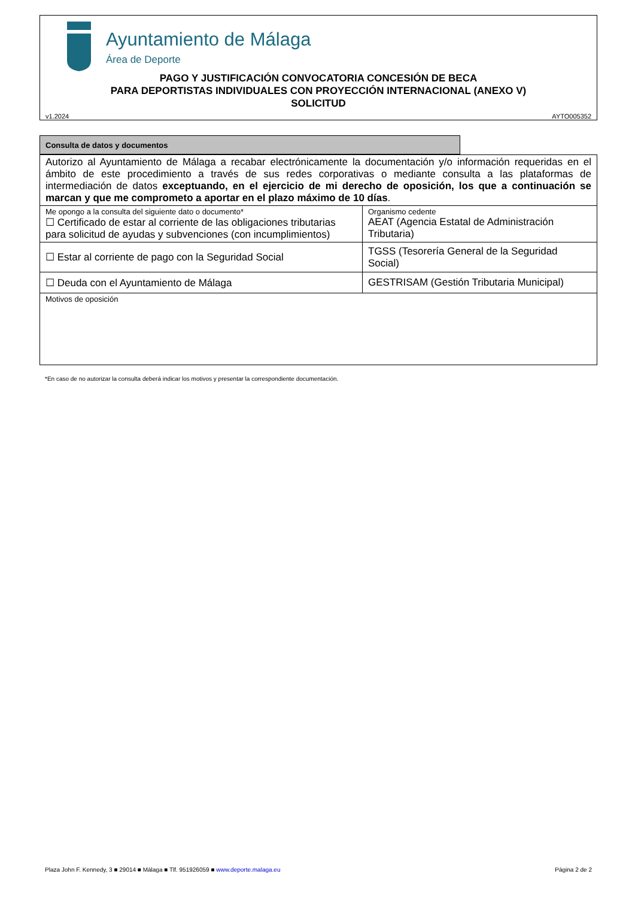Ayuntamiento de Málaga
Área de Deporte
PAGO Y JUSTIFICACIÓN CONVOCATORIA CONCESIÓN DE BECA
PARA DEPORTISTAS INDIVIDUALES CON PROYECCIÓN INTERNACIONAL (ANEXO V)
SOLICITUD
v1.2024 AYTO005352
Consulta de datos y documentos
| Autorizo al Ayuntamiento de Málaga a recabar electrónicamente la documentación y/o información requeridas en el ámbito de este procedimiento a través de sus redes corporativas o mediante consulta a las plataformas de intermediación de datos exceptuando, en el ejercicio de mi derecho de oposición, los que a continuación se marcan y que me comprometo a aportar en el plazo máximo de 10 días . | |
| Me opongo a la consulta del siguiente dato o documento* ☐ Certificado de estar al corriente de las obligaciones tributarias para solicitud de ayudas y subvenciones (con incumplimientos) | Organismo cedente AEAT (Agencia Estatal de Administración Tributaria) |
| ☐ Estar al corriente de pago con la Seguridad Social | TGSS (Tesorería General de la Seguridad Social) |
| ☐ Deuda con el Ayuntamiento de Málaga | GESTRISAM (Gestión Tributaria Municipal) |
| Motivos de oposición | |
*En caso de no autorizar la consulta deberá indicar los motivos y presentar la correspondiente documentación.
Plaza John F. Kennedy, 3 ■ 29014 ■ Málaga ■ Tlf. 951926059 ■ www.deporte.malaga.eu
Página 2 de 2